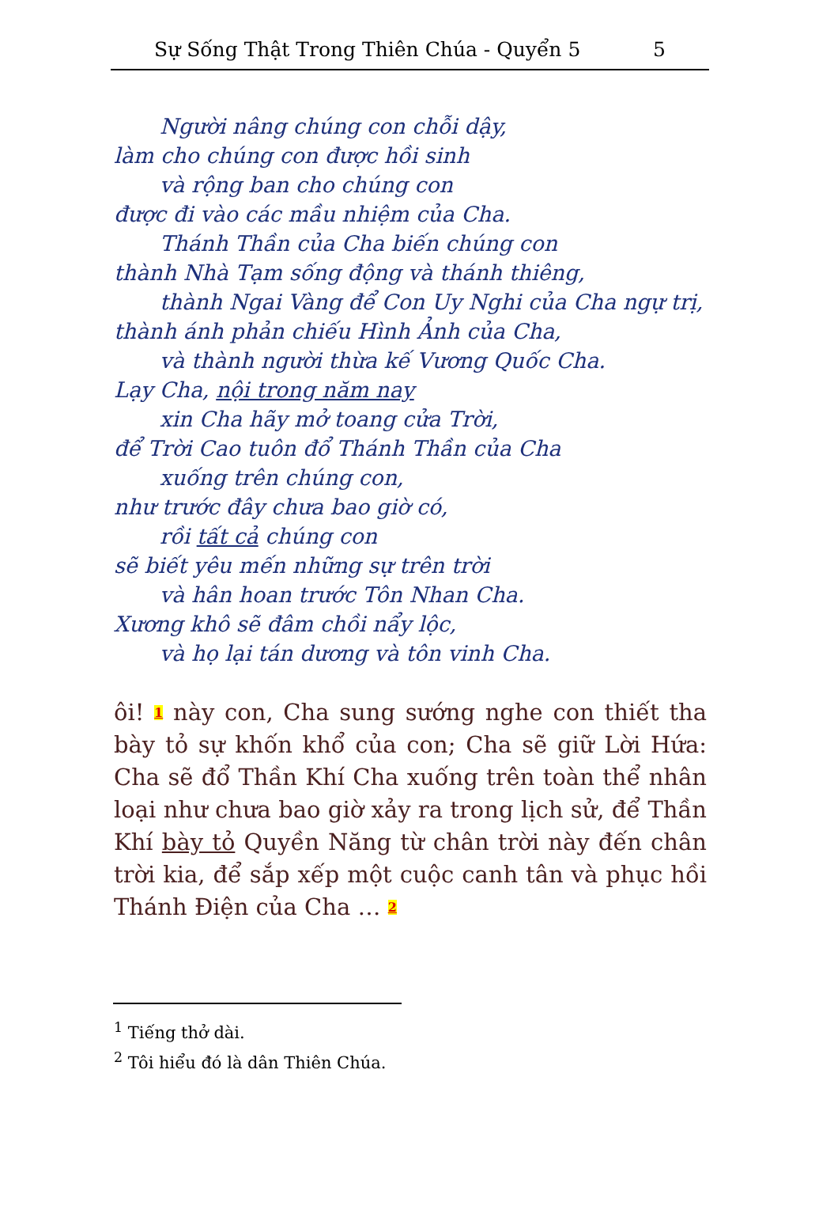Sự Sống Thật Trong Thiên Chúa - Quyển 5 5
Người nâng chúng con chỗi dậy,
làm cho chúng con được hồi sinh
và rộng ban cho chúng con
được đi vào các mầu nhiệm của Cha.
Thánh Thần của Cha biến chúng con
thành Nhà Tạm sống động và thánh thiêng,
thành Ngai Vàng để Con Uy Nghi của Cha ngự trị,
thành ánh phản chiếu Hình Ảnh của Cha,
và thành người thừa kế Vương Quốc Cha.
Lạy Cha, nội trong năm nay
xin Cha hãy mở toang cửa Trời,
để Trời Cao tuôn đổ Thánh Thần của Cha
xuống trên chúng con,
như trước đây chưa bao giờ có,
rồi tất cả chúng con
sẽ biết yêu mến những sự trên trời
và hân hoan trước Tôn Nhan Cha.
Xương khô sẽ đâm chồi nẩy lộc,
và họ lại tán dương và tôn vinh Cha.
ôi! <sup>1</sup> này con, Cha sung sướng nghe con thiết tha bày tỏ sự khốn khổ của con; Cha sẽ giữ Lời Hứa: Cha sẽ đổ Thần Khí Cha xuống trên toàn thể nhân loại như chưa bao giờ xảy ra trong lịch sử, để Thần Khí bày tỏ Quyền Năng từ chân trời này đến chân trời kia, để sắp xếp một cuộc canh tân và phục hồi Thánh Điện của Cha … <sup>2</sup>
<sup>1</sup> Tiếng thở dài.
<sup>2</sup> Tôi hiểu đó là dân Thiên Chúa.